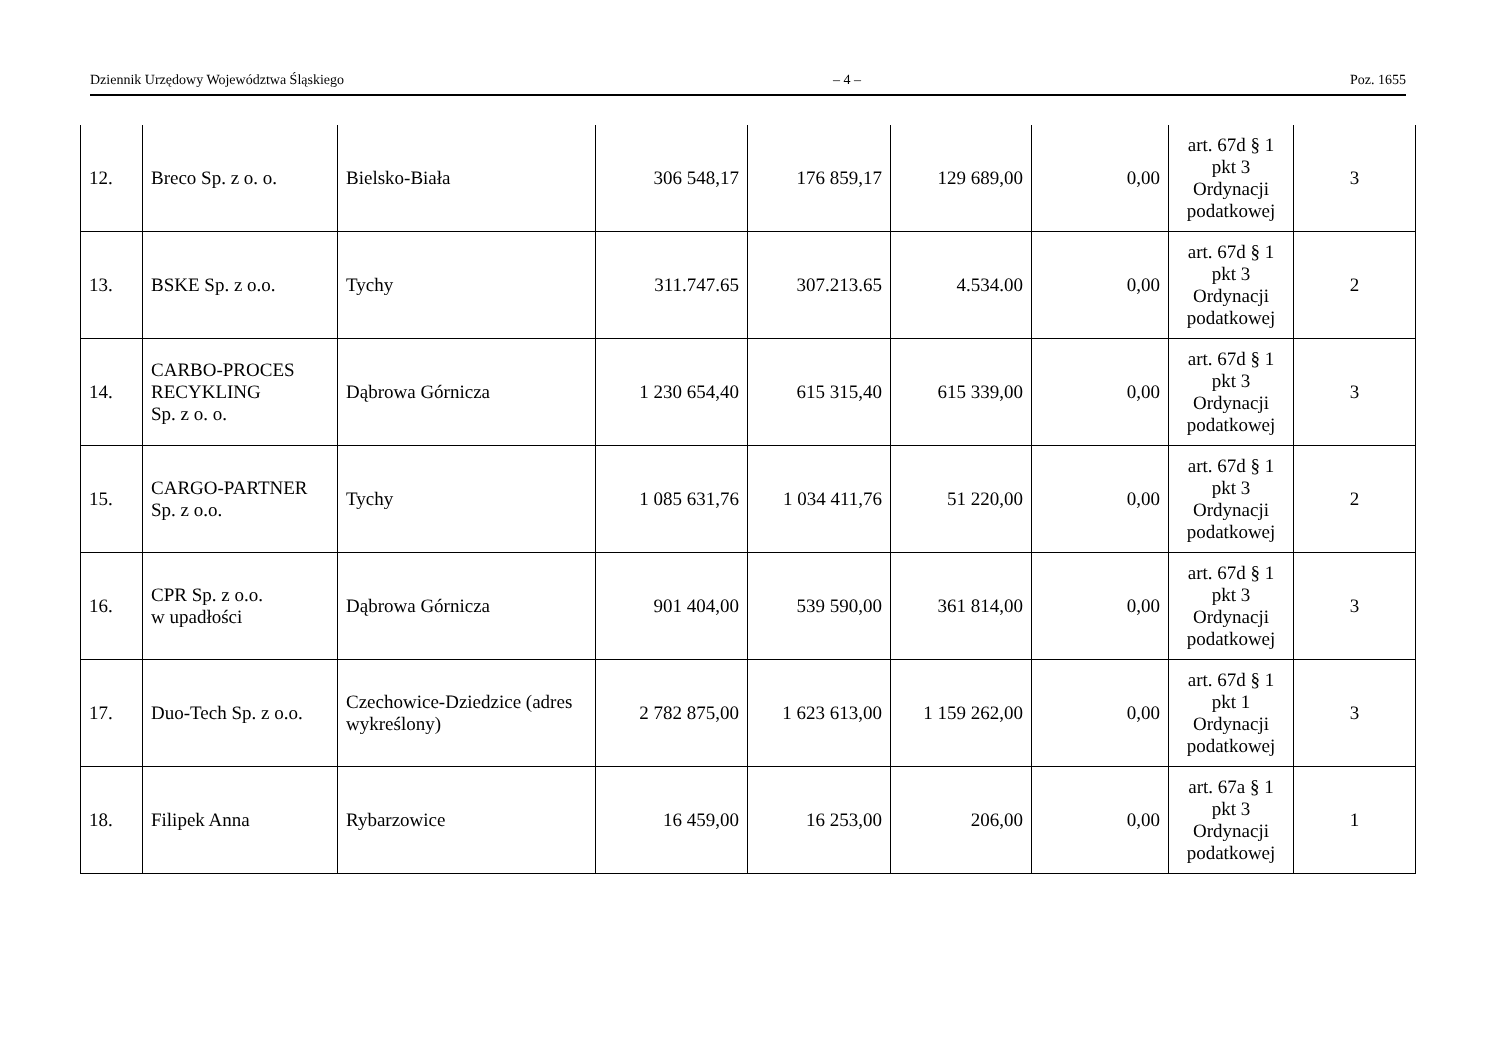Dziennik Urzędowy Województwa Śląskiego – 4 – Poz. 1655
| 12. | Breco Sp. z o. o. | Bielsko-Biała | 306 548,17 | 176 859,17 | 129 689,00 | 0,00 | art. 67d § 1 pkt 3 Ordynacji podatkowej | 3 |
| 13. | BSKE Sp. z o.o. | Tychy | 311.747.65 | 307.213.65 | 4.534.00 | 0,00 | art. 67d § 1 pkt 3 Ordynacji podatkowej | 2 |
| 14. | CARBO-PROCES RECYKLING Sp. z o. o. | Dąbrowa Górnicza | 1 230 654,40 | 615 315,40 | 615 339,00 | 0,00 | art. 67d § 1 pkt 3 Ordynacji podatkowej | 3 |
| 15. | CARGO-PARTNER Sp. z o.o. | Tychy | 1 085 631,76 | 1 034 411,76 | 51 220,00 | 0,00 | art. 67d § 1 pkt 3 Ordynacji podatkowej | 2 |
| 16. | CPR Sp. z o.o. w upadłości | Dąbrowa Górnicza | 901 404,00 | 539 590,00 | 361 814,00 | 0,00 | art. 67d § 1 pkt 3 Ordynacji podatkowej | 3 |
| 17. | Duo-Tech Sp. z o.o. | Czechowice-Dziedzice (adres wykreślony) | 2 782 875,00 | 1 623 613,00 | 1 159 262,00 | 0,00 | art. 67d § 1 pkt 1 Ordynacji podatkowej | 3 |
| 18. | Filipek Anna | Rybarzowice | 16 459,00 | 16 253,00 | 206,00 | 0,00 | art. 67a § 1 pkt 3 Ordynacji podatkowej | 1 |